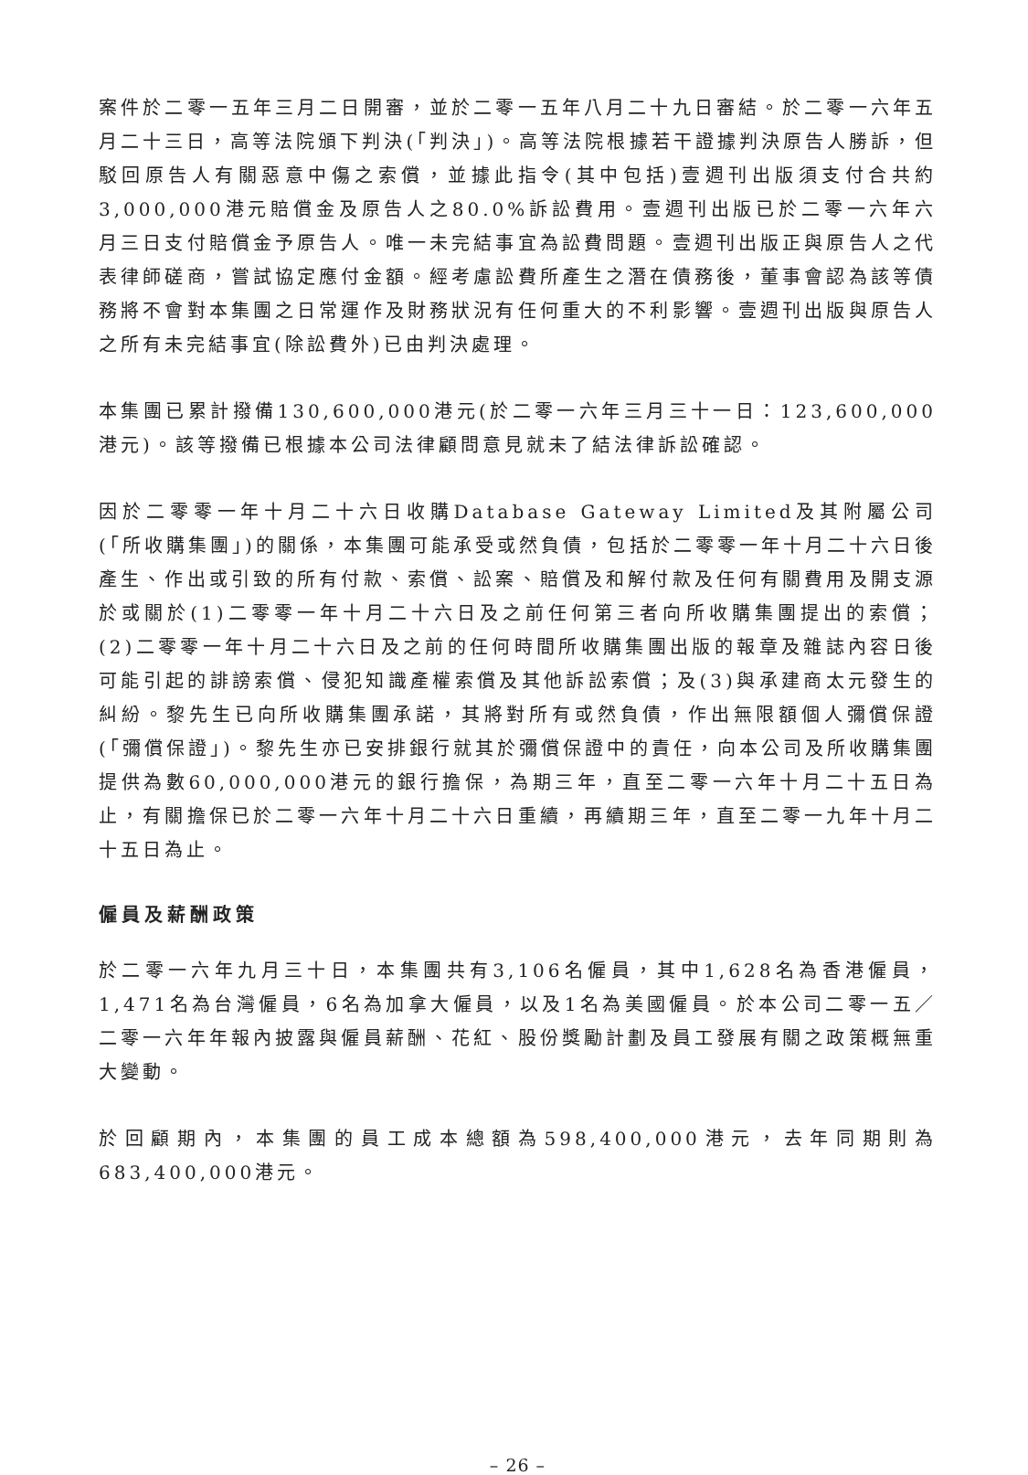案件於二零一五年三月二日開審，並於二零一五年八月二十九日審結。於二零一六年五月二十三日，高等法院頒下判決(「判決」)。高等法院根據若干證據判決原告人勝訴，但駁回原告人有關惡意中傷之索償，並據此指令(其中包括)壹週刊出版須支付合共約3,000,000港元賠償金及原告人之80.0%訴訟費用。壹週刊出版已於二零一六年六月三日支付賠償金予原告人。唯一未完結事宜為訟費問題。壹週刊出版正與原告人之代表律師磋商，嘗試協定應付金額。經考慮訟費所產生之潛在債務後，董事會認為該等債務將不會對本集團之日常運作及財務狀況有任何重大的不利影響。壹週刊出版與原告人之所有未完結事宜(除訟費外)已由判決處理。
本集團已累計撥備130,600,000港元(於二零一六年三月三十一日：123,600,000港元)。該等撥備已根據本公司法律顧問意見就未了結法律訴訟確認。
因於二零零一年十月二十六日收購Database Gateway Limited及其附屬公司(「所收購集團」)的關係，本集團可能承受或然負債，包括於二零零一年十月二十六日後產生、作出或引致的所有付款、索償、訟案、賠償及和解付款及任何有關費用及開支源於或關於(1)二零零一年十月二十六日及之前任何第三者向所收購集團提出的索償；(2)二零零一年十月二十六日及之前的任何時間所收購集團出版的報章及雜誌內容日後可能引起的誹謗索償、侵犯知識產權索償及其他訴訟索償；及(3)與承建商太元發生的糾紛。黎先生已向所收購集團承諾，其將對所有或然負債，作出無限額個人彌償保證(「彌償保證」)。黎先生亦已安排銀行就其於彌償保證中的責任，向本公司及所收購集團提供為數60,000,000港元的銀行擔保，為期三年，直至二零一六年十月二十五日為止，有關擔保已於二零一六年十月二十六日重續，再續期三年，直至二零一九年十月二十五日為止。
僱員及薪酬政策
於二零一六年九月三十日，本集團共有3,106名僱員，其中1,628名為香港僱員，1,471名為台灣僱員，6名為加拿大僱員，以及1名為美國僱員。於本公司二零一五／二零一六年年報內披露與僱員薪酬、花紅、股份獎勵計劃及員工發展有關之政策概無重大變動。
於回顧期內，本集團的員工成本總額為598,400,000港元，去年同期則為683,400,000港元。
– 26 –